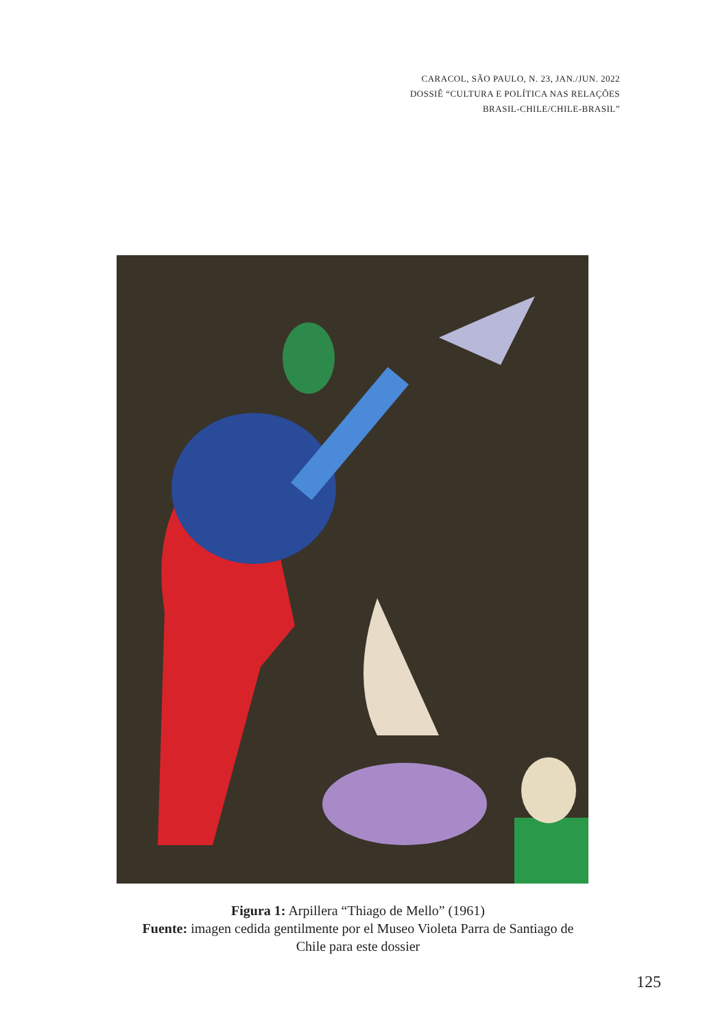CARACOL, SÃO PAULO, N. 23, JAN./JUN. 2022
DOSSIÊ “CULTURA E POLÍTICA NAS RELAÇÕES
BRASIL-CHILE/CHILE-BRASIL”
Figura 1: Arpillera “Thiago de Mello” (1961)
Fuente: imagen cedida gentilmente por el Museo Violeta Parra de Santiago de
Chile para este dossier
125